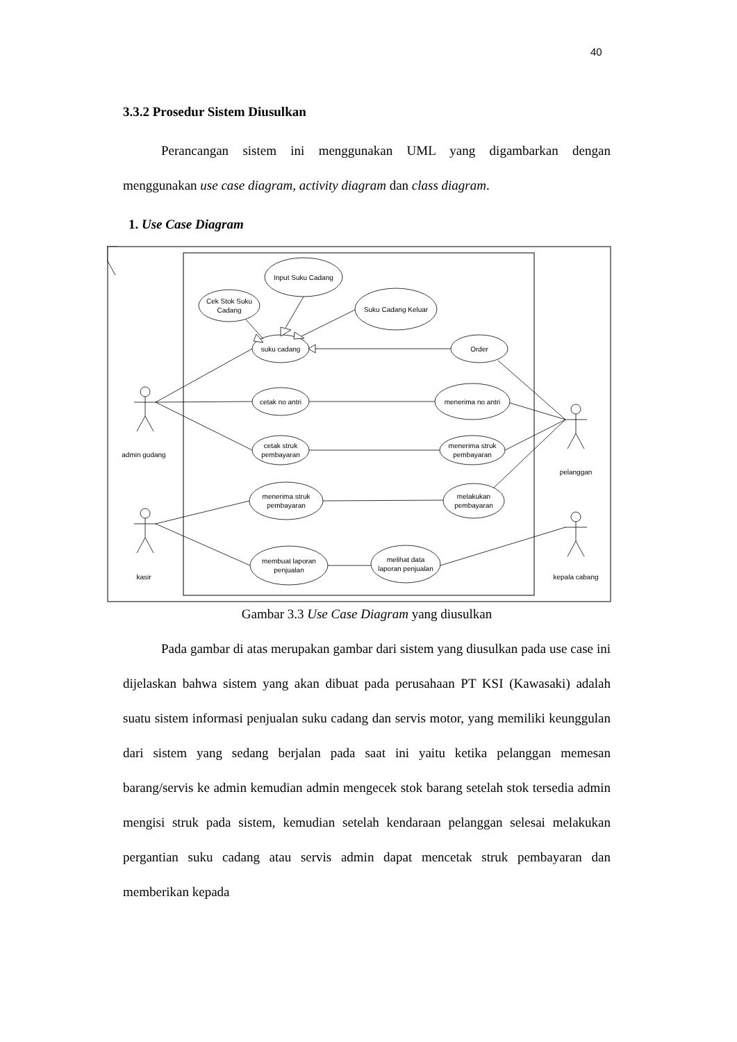40
3.3.2 Prosedur Sistem Diusulkan
Perancangan sistem ini menggunakan UML yang digambarkan dengan menggunakan use case diagram, activity diagram dan class diagram.
1. Use Case Diagram
Input Suku Cadang
Cek Stok Suku
Cadang
Suku Cadang Keluar
suku cadang
Order
cetak no antri
menerima no antri
cetak struk
pembayaran
menerima struk
pembayaran
menerima struk
pembayaran
melakukan
pembayaran
membuat laporan
penjualan
melihat data
laporan penjualan
admin gudang
pelanggan
kasir
kepala cabang
Gambar 3.3 Use Case Diagram yang diusulkan
Pada gambar di atas merupakan gambar dari sistem yang diusulkan pada use case ini dijelaskan bahwa sistem yang akan dibuat pada perusahaan PT KSI (Kawasaki) adalah suatu sistem informasi penjualan suku cadang dan servis motor, yang memiliki keunggulan dari sistem yang sedang berjalan pada saat ini yaitu ketika pelanggan memesan barang/servis ke admin kemudian admin mengecek stok barang setelah stok tersedia admin mengisi struk pada sistem, kemudian setelah kendaraan pelanggan selesai melakukan pergantian suku cadang atau servis admin dapat mencetak struk pembayaran dan memberikan kepada